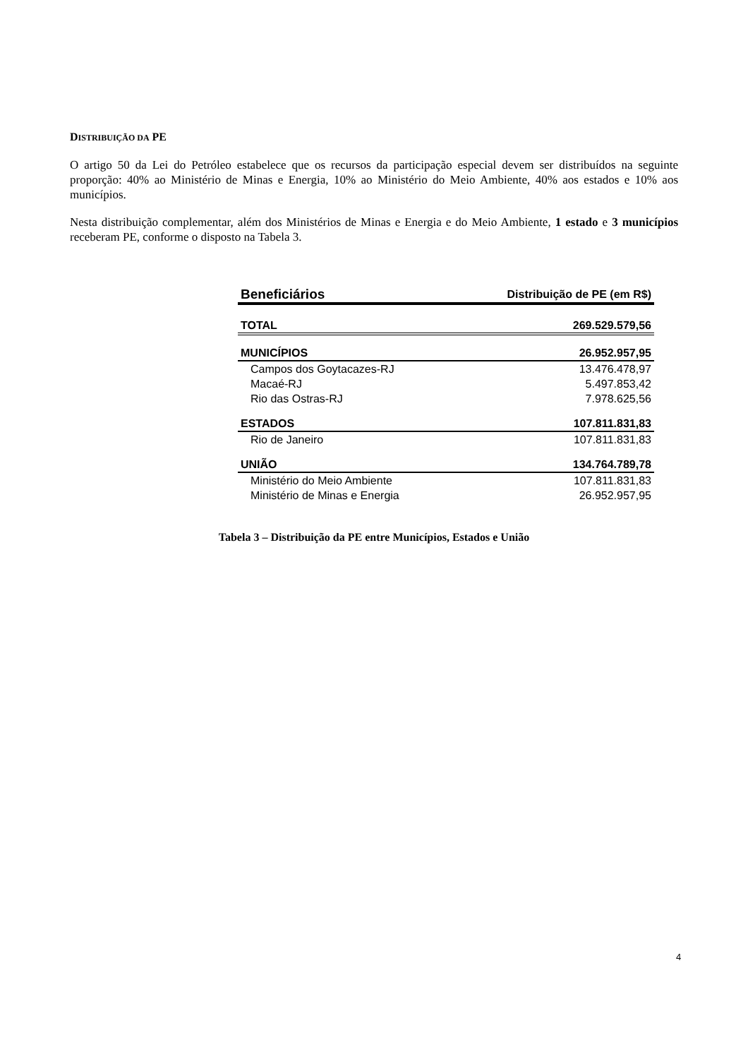DISTRIBUIÇÃO DA PE
O artigo 50 da Lei do Petróleo estabelece que os recursos da participação especial devem ser distribuídos na seguinte proporção: 40% ao Ministério de Minas e Energia, 10% ao Ministério do Meio Ambiente, 40% aos estados e 10% aos municípios.
Nesta distribuição complementar, além dos Ministérios de Minas e Energia e do Meio Ambiente, 1 estado e 3 municípios receberam PE, conforme o disposto na Tabela 3.
| Beneficiários | Distribuição de PE (em R$) |
| --- | --- |
| TOTAL | 269.529.579,56 |
| MUNICÍPIOS | 26.952.957,95 |
| Campos dos Goytacazes-RJ | 13.476.478,97 |
| Macaé-RJ | 5.497.853,42 |
| Rio das Ostras-RJ | 7.978.625,56 |
| ESTADOS | 107.811.831,83 |
| Rio de Janeiro | 107.811.831,83 |
| UNIÃO | 134.764.789,78 |
| Ministério do Meio Ambiente | 107.811.831,83 |
| Ministério de Minas e Energia | 26.952.957,95 |
Tabela 3 – Distribuição da PE entre Municípios, Estados e União
4